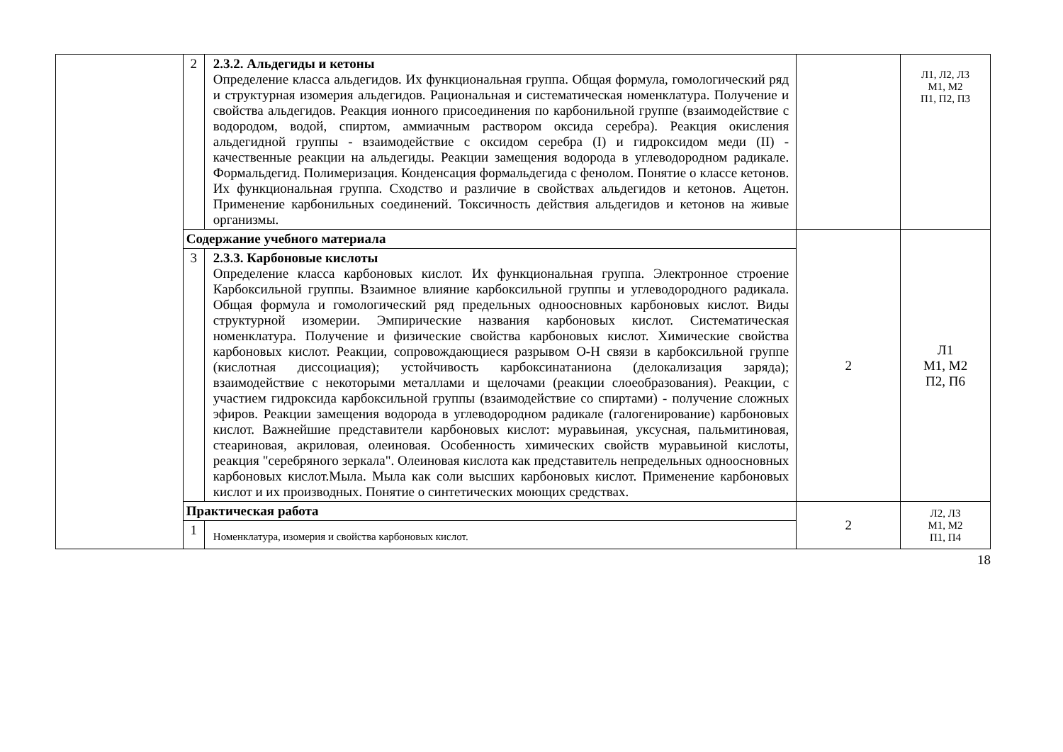| | 2 | 2.3.2. Альдегиды и кетоны Определение класса альдегидов. Их функциональная группа. Общая формула, гомологический ряд и структурная изомерия альдегидов. Рациональная и систематическая номенклатура. Получение и свойства альдегидов. Реакция ионного присоединения по карбонильной группе (взаимодействие с водородом, водой, спиртом, аммиачным раствором оксида серебра). Реакция окисления альдегидной группы - взаимодействие с оксидом серебра (I) и гидроксидом меди (II) - качественные реакции на альдегиды. Реакции замещения водорода в углеводородном радикале. Формальдегид. Полимеризация. Конденсация формальдегида с фенолом. Понятие о классе кетонов. Их функциональная группа. Сходство и различие в свойствах альдегидов и кетонов. Ацетон. Применение карбонильных соединений. Токсичность действия альдегидов и кетонов на живые организмы. | | Л1, Л2, Л3 М1, М2 П1, П2, П3 |
| | Содержание учебного материала | | 2 | Л1 М1, М2 П2, П6 |
| | 3 | 2.3.3. Карбоновые кислоты Определение класса карбоновых кислот. Их функциональная группа. Электронное строение Карбоксильной группы. Взаимное влияние карбоксильной группы и углеводородного радикала. Общая формула и гомологический ряд предельных одноосновных карбоновых кислот. Виды структурной изомерии. Эмпирические названия карбоновых кислот. Систематическая номенклатура. Получение и физические свойства карбоновых кислот. Химические свойства карбоновых кислот. Реакции, сопровождающиеся разрывом О-Н связи в карбоксильной группе (кислотная диссоциация); устойчивость карбоксинатаниона (делокализация заряда); взаимодействие с некоторыми металлами и щелочами (реакции слоеобразования). Реакции, с участием гидроксида карбоксильной группы (взаимодействие со спиртами) - получение сложных эфиров. Реакции замещения водорода в углеводородном радикале (галогенирование) карбоновых кислот. Важнейшие представители карбоновых кислот: муравьиная, уксусная, пальмитиновая, стеариновая, акриловая, олеиновая. Особенность химических свойств муравьиной кислоты, реакция "серебряного зеркала". Олеиновая кислота как представитель непредельных одноосновных карбоновых кислот.Мыла. Мыла как соли высших карбоновых кислот. Применение карбоновых кислот и их производных. Понятие о синтетических моющих средствах. | | |
| | Практическая работа | | 2 | Л2, Л3 М1, М2 П1, П4 |
| | 1 | Номенклатура, изомерия и свойства карбоновых кислот. | | |
18